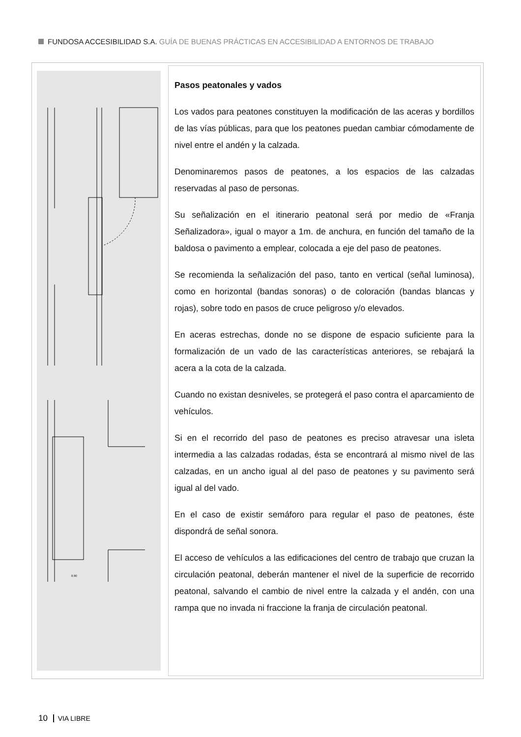FUNDOSA ACCESIBILIDAD S.A. GUÍA DE BUENAS PRÁCTICAS EN ACCESIBILIDAD A ENTORNOS DE TRABAJO
0.90
Pasos peatonales y vados
Los vados para peatones constituyen la modificación de las aceras y bordillos de las vías públicas, para que los peatones puedan cambiar cómodamente de nivel entre el andén y la calzada.
Denominaremos pasos de peatones, a los espacios de las calzadas reservadas al paso de personas.
Su señalización en el itinerario peatonal será por medio de «Franja Señalizadora», igual o mayor a 1m. de anchura, en función del tamaño de la baldosa o pavimento a emplear, colocada a eje del paso de peatones.
Se recomienda la señalización del paso, tanto en vertical (señal luminosa), como en horizontal (bandas sonoras) o de coloración (bandas blancas y rojas), sobre todo en pasos de cruce peligroso y/o elevados.
En aceras estrechas, donde no se dispone de espacio suficiente para la formalización de un vado de las características anteriores, se rebajará la acera a la cota de la calzada.
Cuando no existan desniveles, se protegerá el paso contra el aparcamiento de vehículos.
Si en el recorrido del paso de peatones es preciso atravesar una isleta intermedia a las calzadas rodadas, ésta se encontrará al mismo nivel de las calzadas, en un ancho igual al del paso de peatones y su pavimento será igual al del vado.
En el caso de existir semáforo para regular el paso de peatones, éste dispondrá de señal sonora.
El acceso de vehículos a las edificaciones del centro de trabajo que cruzan la circulación peatonal, deberán mantener el nivel de la superficie de recorrido peatonal, salvando el cambio de nivel entre la calzada y el andén, con una rampa que no invada ni fraccione la franja de circulación peatonal.
10 VIA LIBRE